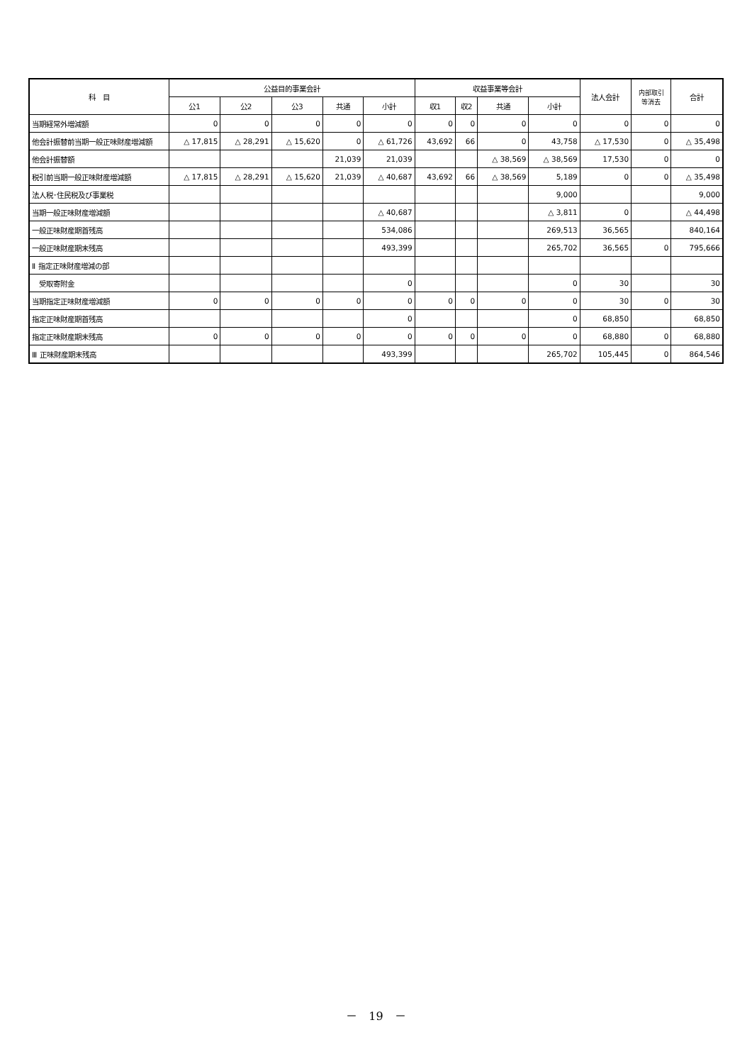| 科 目 | 公益目的事業会計 | | | | | 収益事業等会計 | | | | 法人会計 | 内部取引 等消去 | 合計 |
| --- | --- | --- | --- | --- | --- | --- | --- | --- | --- | --- | --- | --- |
| | 公1 | 公2 | 公3 | 共通 | 小計 | 収1 | 収2 | 共通 | 小計 | | | |
| 当期経常外増減額 | 0 | 0 | 0 | 0 | 0 | 0 | 0 | 0 | 0 | 0 | 0 | 0 |
| 他会計振替前当期一般正味財産増減額 | △ 17,815 | △ 28,291 | △ 15,620 | 0 | △ 61,726 | 43,692 | 66 | 0 | 43,758 | △ 17,530 | 0 | △ 35,498 |
| 他会計振替額 | | | | 21,039 | 21,039 | | | △ 38,569 | △ 38,569 | 17,530 | 0 | 0 |
| 税引前当期一般正味財産増減額 | △ 17,815 | △ 28,291 | △ 15,620 | 21,039 | △ 40,687 | 43,692 | 66 | △ 38,569 | 5,189 | 0 | 0 | △ 35,498 |
| 法人税･住民税及び事業税 | | | | | | | | | 9,000 | | | 9,000 |
| 当期一般正味財産増減額 | | | | | △ 40,687 | | | | △ 3,811 | 0 | | △ 44,498 |
| 一般正味財産期首残高 | | | | | 534,086 | | | | 269,513 | 36,565 | | 840,164 |
| 一般正味財産期末残高 | | | | | 493,399 | | | | 265,702 | 36,565 | 0 | 795,666 |
| Ⅱ 指定正味財産増減の部 | | | | | | | | | | | | |
| 受取寄附金 | | | | | 0 | | | | 0 | 30 | | 30 |
| 当期指定正味財産増減額 | 0 | 0 | 0 | 0 | 0 | 0 | 0 | 0 | 0 | 30 | 0 | 30 |
| 指定正味財産期首残高 | | | | | 0 | | | | 0 | 68,850 | | 68,850 |
| 指定正味財産期末残高 | 0 | 0 | 0 | 0 | 0 | 0 | 0 | 0 | 0 | 68,880 | 0 | 68,880 |
| Ⅲ 正味財産期末残高 | | | | | 493,399 | | | | 265,702 | 105,445 | 0 | 864,546 |
－　19　－